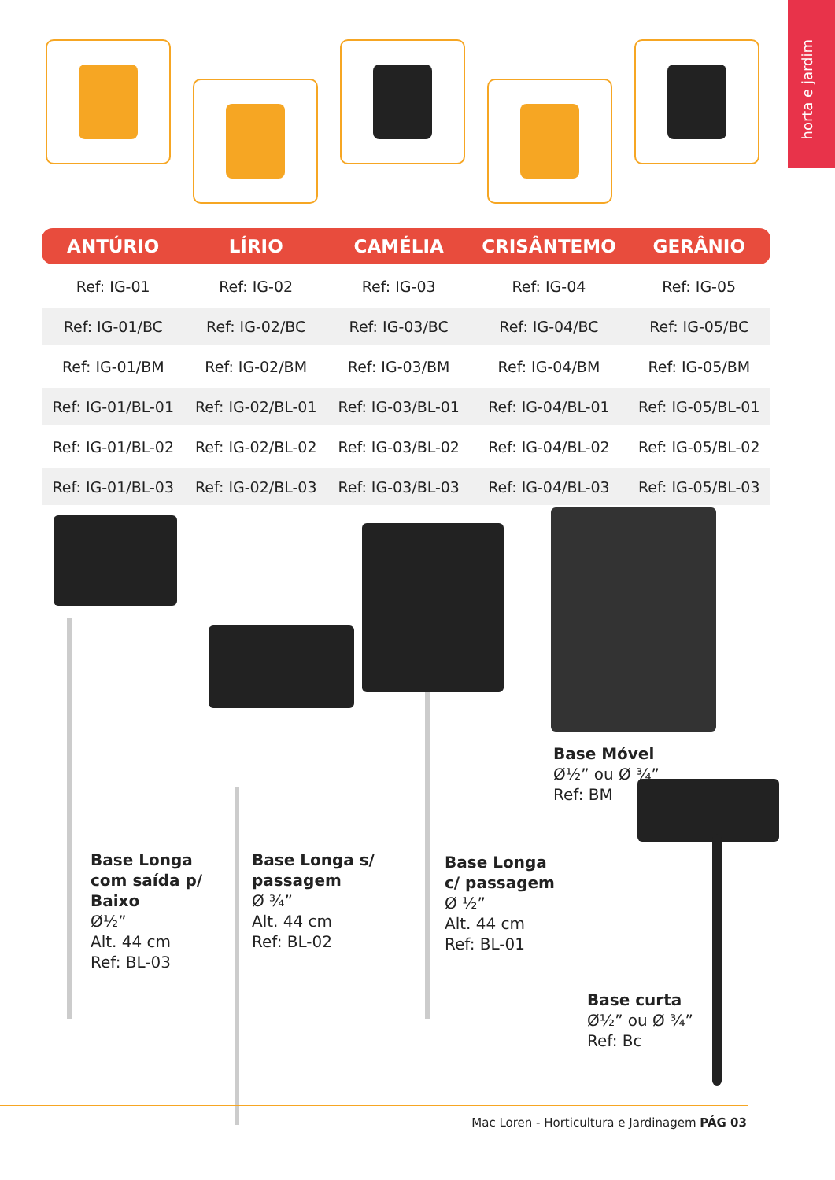horta e jardim
| ANTÚRIO | LÍRIO | CAMÉLIA | CRISÂNTEMO | GERÂNIO |
| --- | --- | --- | --- | --- |
| Ref: IG-01 | Ref: IG-02 | Ref: IG-03 | Ref: IG-04 | Ref: IG-05 |
| Ref: IG-01/BC | Ref: IG-02/BC | Ref: IG-03/BC | Ref: IG-04/BC | Ref: IG-05/BC |
| Ref: IG-01/BM | Ref: IG-02/BM | Ref: IG-03/BM | Ref: IG-04/BM | Ref: IG-05/BM |
| Ref: IG-01/BL-01 | Ref: IG-02/BL-01 | Ref: IG-03/BL-01 | Ref: IG-04/BL-01 | Ref: IG-05/BL-01 |
| Ref: IG-01/BL-02 | Ref: IG-02/BL-02 | Ref: IG-03/BL-02 | Ref: IG-04/BL-02 | Ref: IG-05/BL-02 |
| Ref: IG-01/BL-03 | Ref: IG-02/BL-03 | Ref: IG-03/BL-03 | Ref: IG-04/BL-03 | Ref: IG-05/BL-03 |
Base Longa
com saída p/
Baixo
Ø½”
Alt. 44 cm
Ref: BL-03
Base Longa s/
passagem
Ø ¾”
Alt. 44 cm
Ref: BL-02
Base Longa
c/ passagem
Ø ½”
Alt. 44 cm
Ref: BL-01
Base Móvel
Ø½” ou Ø ¾”
Ref: BM
Base curta
Ø½” ou Ø ¾”
Ref: Bc
Mac Loren - Horticultura e Jardinagem PÁG 03